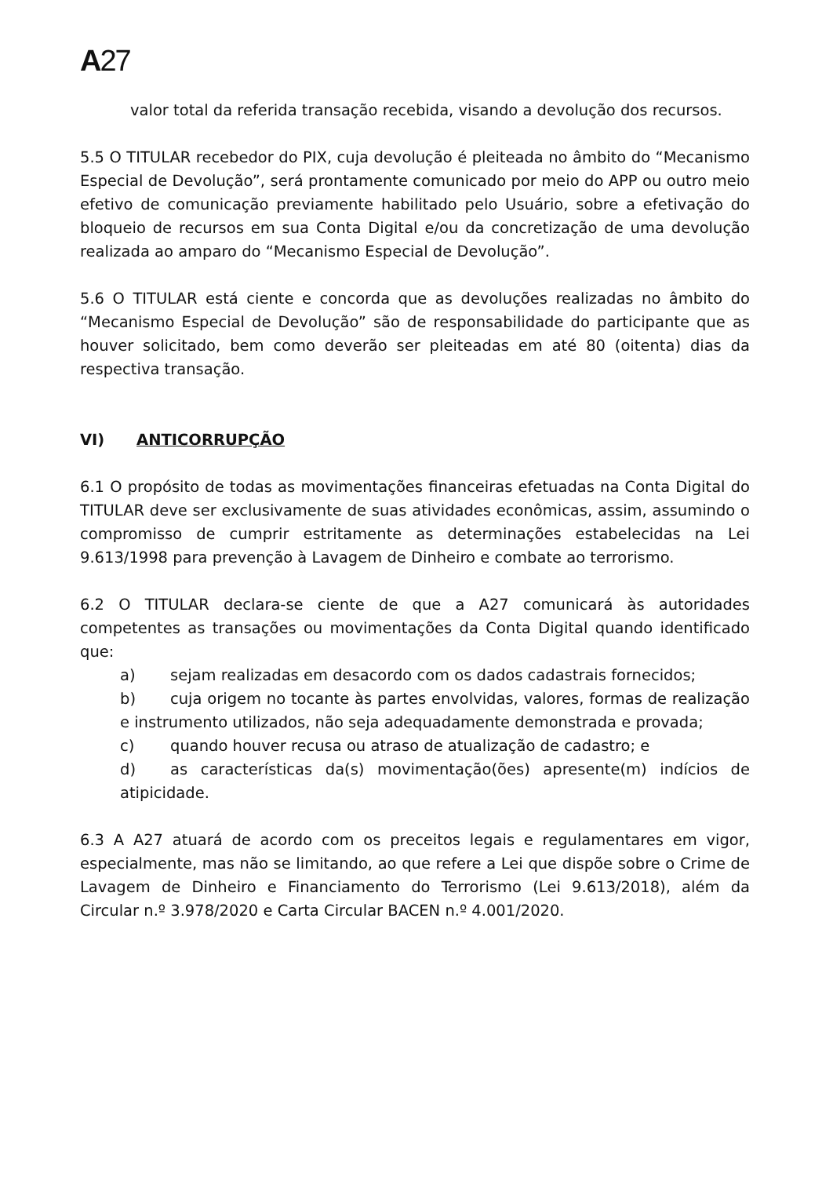A27
valor total da referida transação recebida, visando a devolução dos recursos.
5.5 O TITULAR recebedor do PIX, cuja devolução é pleiteada no âmbito do “Mecanismo Especial de Devolução”, será prontamente comunicado por meio do APP ou outro meio efetivo de comunicação previamente habilitado pelo Usuário, sobre a efetivação do bloqueio de recursos em sua Conta Digital e/ou da concretização de uma devolução realizada ao amparo do “Mecanismo Especial de Devolução”.
5.6 O TITULAR está ciente e concorda que as devoluções realizadas no âmbito do “Mecanismo Especial de Devolução” são de responsabilidade do participante que as houver solicitado, bem como deverão ser pleiteadas em até 80 (oitenta) dias da respectiva transação.
VI) ANTICORRUPÇÃO
6.1 O propósito de todas as movimentações financeiras efetuadas na Conta Digital do TITULAR deve ser exclusivamente de suas atividades econômicas, assim, assumindo o compromisso de cumprir estritamente as determinações estabelecidas na Lei 9.613/1998 para prevenção à Lavagem de Dinheiro e combate ao terrorismo.
6.2 O TITULAR declara-se ciente de que a A27 comunicará às autoridades competentes as transações ou movimentações da Conta Digital quando identificado que:
a) sejam realizadas em desacordo com os dados cadastrais fornecidos;
b) cuja origem no tocante às partes envolvidas, valores, formas de realização e instrumento utilizados, não seja adequadamente demonstrada e provada;
c) quando houver recusa ou atraso de atualização de cadastro; e
d) as características da(s) movimentação(ões) apresente(m) indícios de atipicidade.
6.3 A A27 atuará de acordo com os preceitos legais e regulamentares em vigor, especialmente, mas não se limitando, ao que refere a Lei que dispõe sobre o Crime de Lavagem de Dinheiro e Financiamento do Terrorismo (Lei 9.613/2018), além da Circular n.º 3.978/2020 e Carta Circular BACEN n.º 4.001/2020.